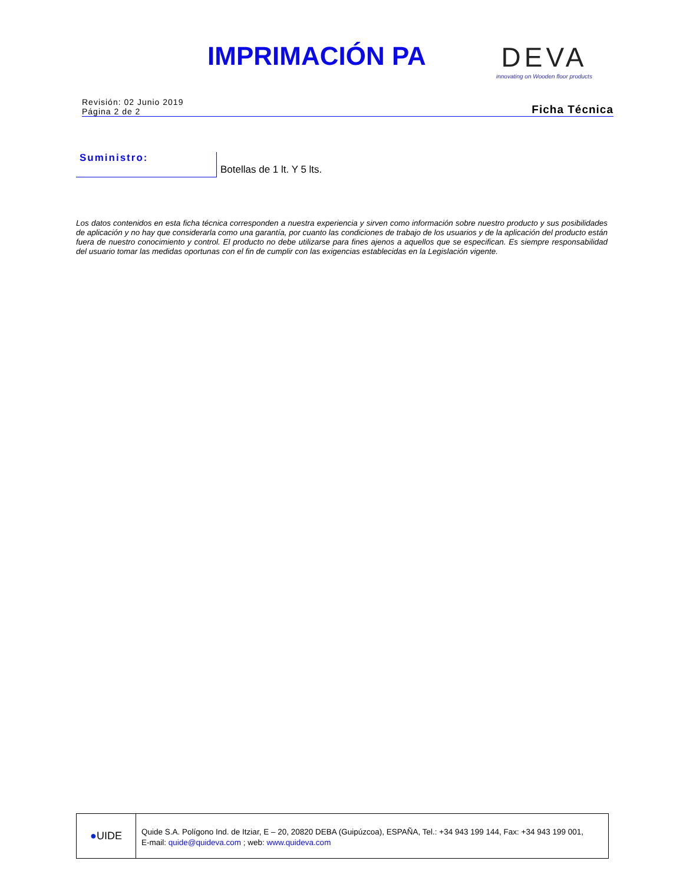IMPRIMACIÓN PA DEVA
innovating on Wooden floor products
Revisión: 02 Junio 2019
Página 2 de 2
Ficha Técnica
Suministro:
Botellas de 1 lt. Y 5 lts.
Los datos contenidos en esta ficha técnica corresponden a nuestra experiencia y sirven como información sobre nuestro producto y sus posibilidades de aplicación y no hay que considerarla como una garantía, por cuanto las condiciones de trabajo de los usuarios y de la aplicación del producto están fuera de nuestro conocimiento y control. El producto no debe utilizarse para fines ajenos a aquellos que se especifican. Es siempre responsabilidad del usuario tomar las medidas oportunas con el fin de cumplir con las exigencias establecidas en la Legislación vigente.
● UIDE
Quide S.A. Polígono Ind. de Itziar, E – 20, 20820 DEBA (Guipúzcoa), ESPAÑA, Tel.: +34 943 199 144, Fax: +34 943 199 001,
E-mail: quide@quideva.com ; web: www.quideva.com